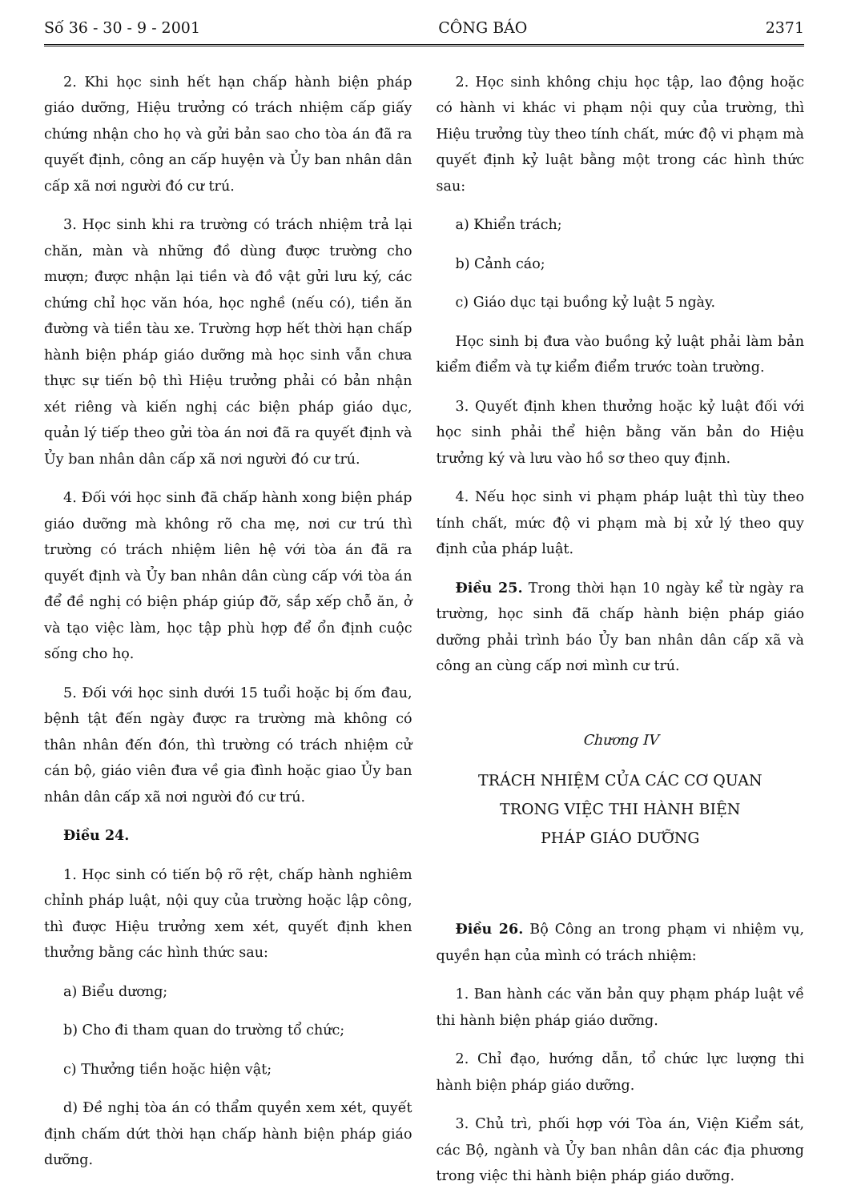Số 36 - 30 - 9 - 2001 CÔNG BÁO 2371
2. Khi học sinh hết hạn chấp hành biện pháp giáo dưỡng, Hiệu trưởng có trách nhiệm cấp giấy chứng nhận cho họ và gửi bản sao cho tòa án đã ra quyết định, công an cấp huyện và Ủy ban nhân dân cấp xã nơi người đó cư trú.
3. Học sinh khi ra trường có trách nhiệm trả lại chăn, màn và những đồ dùng được trường cho mượn; được nhận lại tiền và đồ vật gửi lưu ký, các chứng chỉ học văn hóa, học nghề (nếu có), tiền ăn đường và tiền tàu xe. Trường hợp hết thời hạn chấp hành biện pháp giáo dưỡng mà học sinh vẫn chưa thực sự tiến bộ thì Hiệu trưởng phải có bản nhận xét riêng và kiến nghị các biện pháp giáo dục, quản lý tiếp theo gửi tòa án nơi đã ra quyết định và Ủy ban nhân dân cấp xã nơi người đó cư trú.
4. Đối với học sinh đã chấp hành xong biện pháp giáo dưỡng mà không rõ cha mẹ, nơi cư trú thì trường có trách nhiệm liên hệ với tòa án đã ra quyết định và Ủy ban nhân dân cùng cấp với tòa án để đề nghị có biện pháp giúp đỡ, sắp xếp chỗ ăn, ở và tạo việc làm, học tập phù hợp để ổn định cuộc sống cho họ.
5. Đối với học sinh dưới 15 tuổi hoặc bị ốm đau, bệnh tật đến ngày được ra trường mà không có thân nhân đến đón, thì trường có trách nhiệm cử cán bộ, giáo viên đưa về gia đình hoặc giao Ủy ban nhân dân cấp xã nơi người đó cư trú.
Điều 24.
1. Học sinh có tiến bộ rõ rệt, chấp hành nghiêm chỉnh pháp luật, nội quy của trường hoặc lập công, thì được Hiệu trưởng xem xét, quyết định khen thưởng bằng các hình thức sau:
a) Biểu dương;
b) Cho đi tham quan do trường tổ chức;
c) Thưởng tiền hoặc hiện vật;
d) Đề nghị tòa án có thẩm quyền xem xét, quyết định chấm dứt thời hạn chấp hành biện pháp giáo dưỡng.
2. Học sinh không chịu học tập, lao động hoặc có hành vi khác vi phạm nội quy của trường, thì Hiệu trưởng tùy theo tính chất, mức độ vi phạm mà quyết định kỷ luật bằng một trong các hình thức sau:
a) Khiển trách;
b) Cảnh cáo;
c) Giáo dục tại buồng kỷ luật 5 ngày.
Học sinh bị đưa vào buồng kỷ luật phải làm bản kiểm điểm và tự kiểm điểm trước toàn trường.
3. Quyết định khen thưởng hoặc kỷ luật đối với học sinh phải thể hiện bằng văn bản do Hiệu trưởng ký và lưu vào hồ sơ theo quy định.
4. Nếu học sinh vi phạm pháp luật thì tùy theo tính chất, mức độ vi phạm mà bị xử lý theo quy định của pháp luật.
Điều 25. Trong thời hạn 10 ngày kể từ ngày ra trường, học sinh đã chấp hành biện pháp giáo dưỡng phải trình báo Ủy ban nhân dân cấp xã và công an cùng cấp nơi mình cư trú.
Chương IV
TRÁCH NHIỆM CỦA CÁC CƠ QUAN
TRONG VIỆC THI HÀNH BIỆN
PHÁP GIÁO DƯỠNG
Điều 26. Bộ Công an trong phạm vi nhiệm vụ, quyền hạn của mình có trách nhiệm:
1. Ban hành các văn bản quy phạm pháp luật về thi hành biện pháp giáo dưỡng.
2. Chỉ đạo, hướng dẫn, tổ chức lực lượng thi hành biện pháp giáo dưỡng.
3. Chủ trì, phối hợp với Tòa án, Viện Kiểm sát, các Bộ, ngành và Ủy ban nhân dân các địa phương trong việc thi hành biện pháp giáo dưỡng.